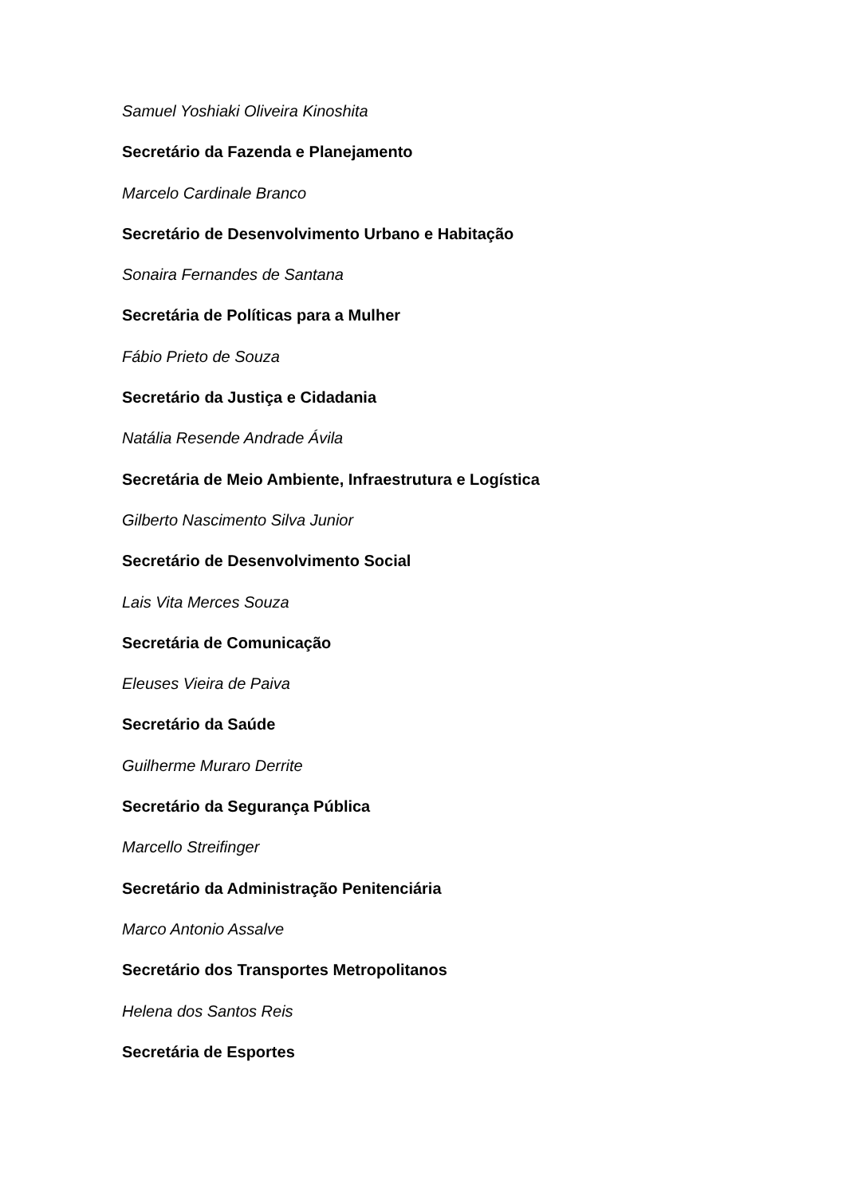Samuel Yoshiaki Oliveira Kinoshita
Secretário da Fazenda e Planejamento
Marcelo Cardinale Branco
Secretário de Desenvolvimento Urbano e Habitação
Sonaira Fernandes de Santana
Secretária de Políticas para a Mulher
Fábio Prieto de Souza
Secretário da Justiça e Cidadania
Natália Resende Andrade Ávila
Secretária de Meio Ambiente, Infraestrutura e Logística
Gilberto Nascimento Silva Junior
Secretário de Desenvolvimento Social
Lais Vita Merces Souza
Secretária de Comunicação
Eleuses Vieira de Paiva
Secretário da Saúde
Guilherme Muraro Derrite
Secretário da Segurança Pública
Marcello Streifinger
Secretário da Administração Penitenciária
Marco Antonio Assalve
Secretário dos Transportes Metropolitanos
Helena dos Santos Reis
Secretária de Esportes